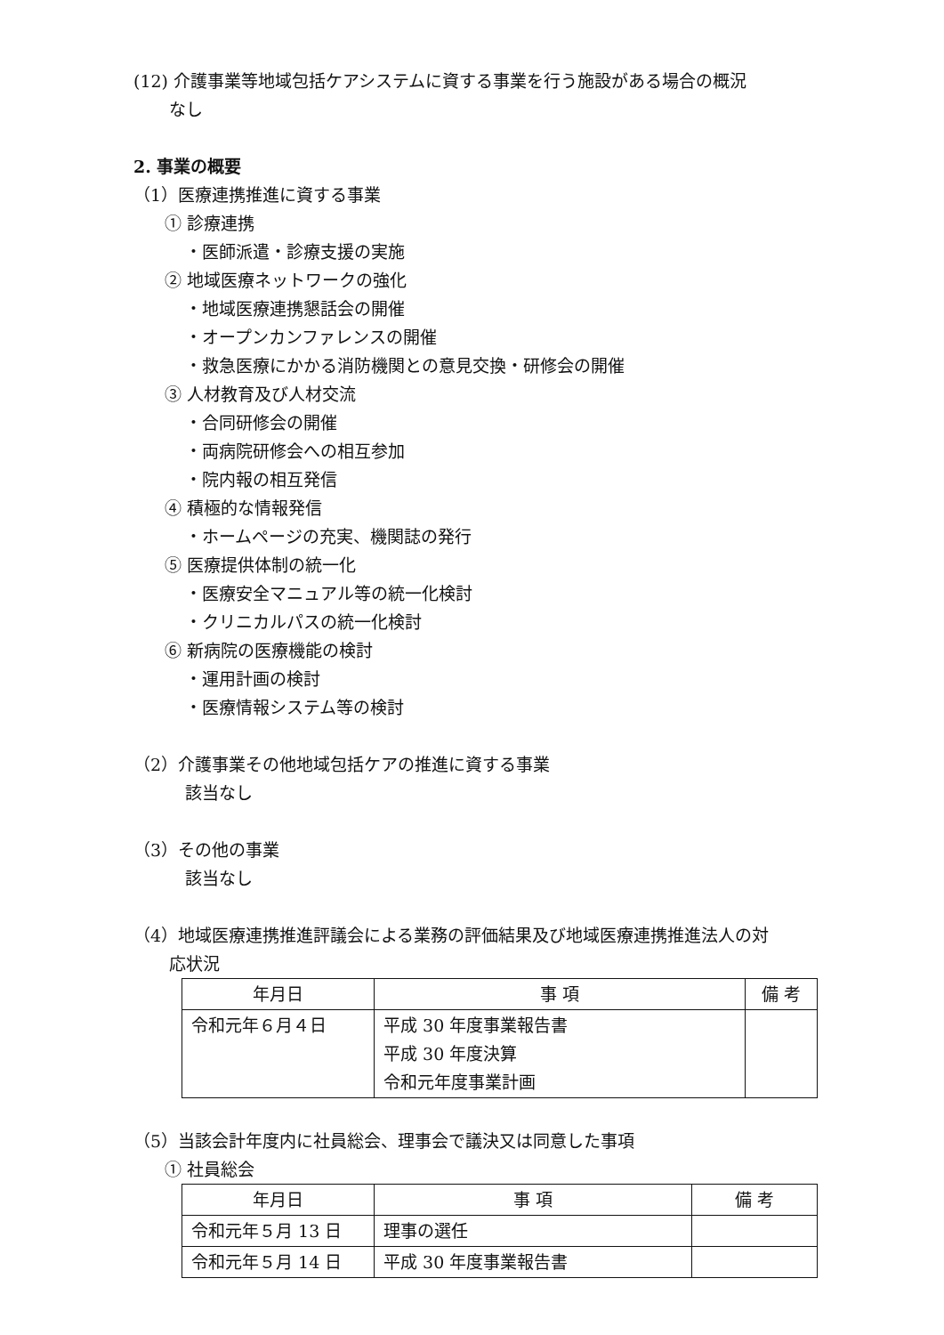(12) 介護事業等地域包括ケアシステムに資する事業を行う施設がある場合の概況
なし
2. 事業の概要
（1）医療連携推進に資する事業
① 診療連携
・医師派遣・診療支援の実施
② 地域医療ネットワークの強化
・地域医療連携懇話会の開催
・オープンカンファレンスの開催
・救急医療にかかる消防機関との意見交換・研修会の開催
③ 人材教育及び人材交流
・合同研修会の開催
・両病院研修会への相互参加
・院内報の相互発信
④ 積極的な情報発信
・ホームページの充実、機関誌の発行
⑤ 医療提供体制の統一化
・医療安全マニュアル等の統一化検討
・クリニカルパスの統一化検討
⑥ 新病院の医療機能の検討
・運用計画の検討
・医療情報システム等の検討
（2）介護事業その他地域包括ケアの推進に資する事業
該当なし
（3）その他の事業
該当なし
（4）地域医療連携推進評議会による業務の評価結果及び地域医療連携推進法人の対
応状況
| 年月日 | 事 項 | 備 考 |
| --- | --- | --- |
| 令和元年６月４日 | 平成 30 年度事業報告書 平成 30 年度決算 令和元年度事業計画 | |
（5）当該会計年度内に社員総会、理事会で議決又は同意した事項
① 社員総会
| 年月日 | 事 項 | 備 考 |
| --- | --- | --- |
| 令和元年５月 13 日 | 理事の選任 | |
| 令和元年５月 14 日 | 平成 30 年度事業報告書 | |